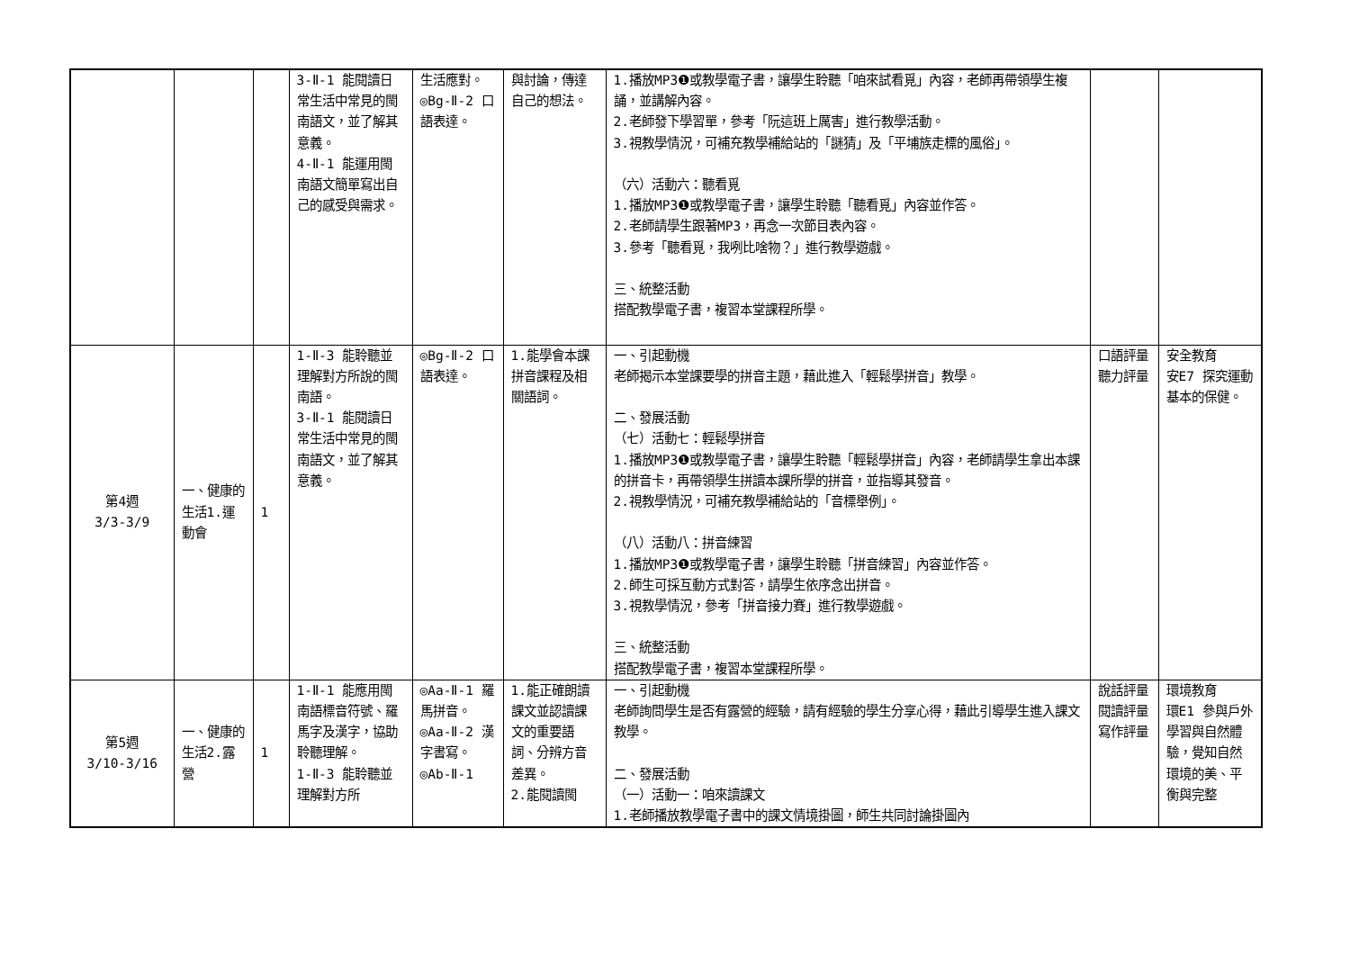| | | | 3-Ⅱ-1 能閱讀日常生活中常見的閩南語文，並了解其意義。 4-Ⅱ-1 能運用閩南語文簡單寫出自己的感受與需求。 | 生活應對。 ◎Bg-Ⅱ-2 口語表達。 | 與討論，傳達自己的想法。 | 1.播放MP3❶或教學電子書，讓學生聆聽「咱來試看覓」內容，老師再帶領學生複誦，並講解內容。 2.老師發下學習單，參考「阮這班上厲害」進行教學活動。 3.視教學情況，可補充教學補給站的「謎猜」及「平埔族走標的風俗」。 （六）活動六：聽看覓 1.播放MP3❶或教學電子書，讓學生聆聽「聽看覓」內容並作答。 2.老師請學生跟著MP3，再念一次節目表內容。 3.參考「聽看覓，我咧比啥物？」進行教學遊戲。 三、統整活動 搭配教學電子書，複習本堂課程所學。 | | |
| 第4週 3/3-3/9 | 一、健康的生活1.運動會 | 1 | 1-Ⅱ-3 能聆聽並理解對方所說的閩南語。 3-Ⅱ-1 能閱讀日常生活中常見的閩南語文，並了解其意義。 | ◎Bg-Ⅱ-2 口語表達。 | 1.能學會本課拼音課程及相關語詞。 | 一、引起動機 老師揭示本堂課要學的拼音主題，藉此進入「輕鬆學拼音」教學。 二、發展活動 （七）活動七：輕鬆學拼音 1.播放MP3❶或教學電子書，讓學生聆聽「輕鬆學拼音」內容，老師請學生拿出本課的拼音卡，再帶領學生拼讀本課所學的拼音，並指導其發音。 2.視教學情況，可補充教學補給站的「音標舉例」。 （八）活動八：拼音練習 1.播放MP3❶或教學電子書，讓學生聆聽「拼音練習」內容並作答。 2.師生可採互動方式對答，請學生依序念出拼音。 3.視教學情況，參考「拼音接力賽」進行教學遊戲。 三、統整活動 搭配教學電子書，複習本堂課程所學。 | 口語評量 聽力評量 | 安全教育 安E7 探究運動基本的保健。 |
| 第5週 3/10-3/16 | 一、健康的生活2.露營 | 1 | 1-Ⅱ-1 能應用閩南語標音符號、羅馬字及漢字，協助聆聽理解。 1-Ⅱ-3 能聆聽並理解對方所 | ◎Aa-Ⅱ-1 羅馬拼音。 ◎Aa-Ⅱ-2 漢字書寫。 ◎Ab-Ⅱ-1 | 1.能正確朗讀課文並認讀課文的重要語詞、分辨方音差異。 2.能閱讀閩 | 一、引起動機 老師詢問學生是否有露營的經驗，請有經驗的學生分享心得，藉此引導學生進入課文教學。 二、發展活動 （一）活動一：咱來讀課文 1.老師播放教學電子書中的課文情境掛圖，師生共同討論掛圖內 | 說話評量 閱讀評量 寫作評量 | 環境教育 環E1 參與戶外學習與自然體驗，覺知自然環境的美、平衡與完整 |